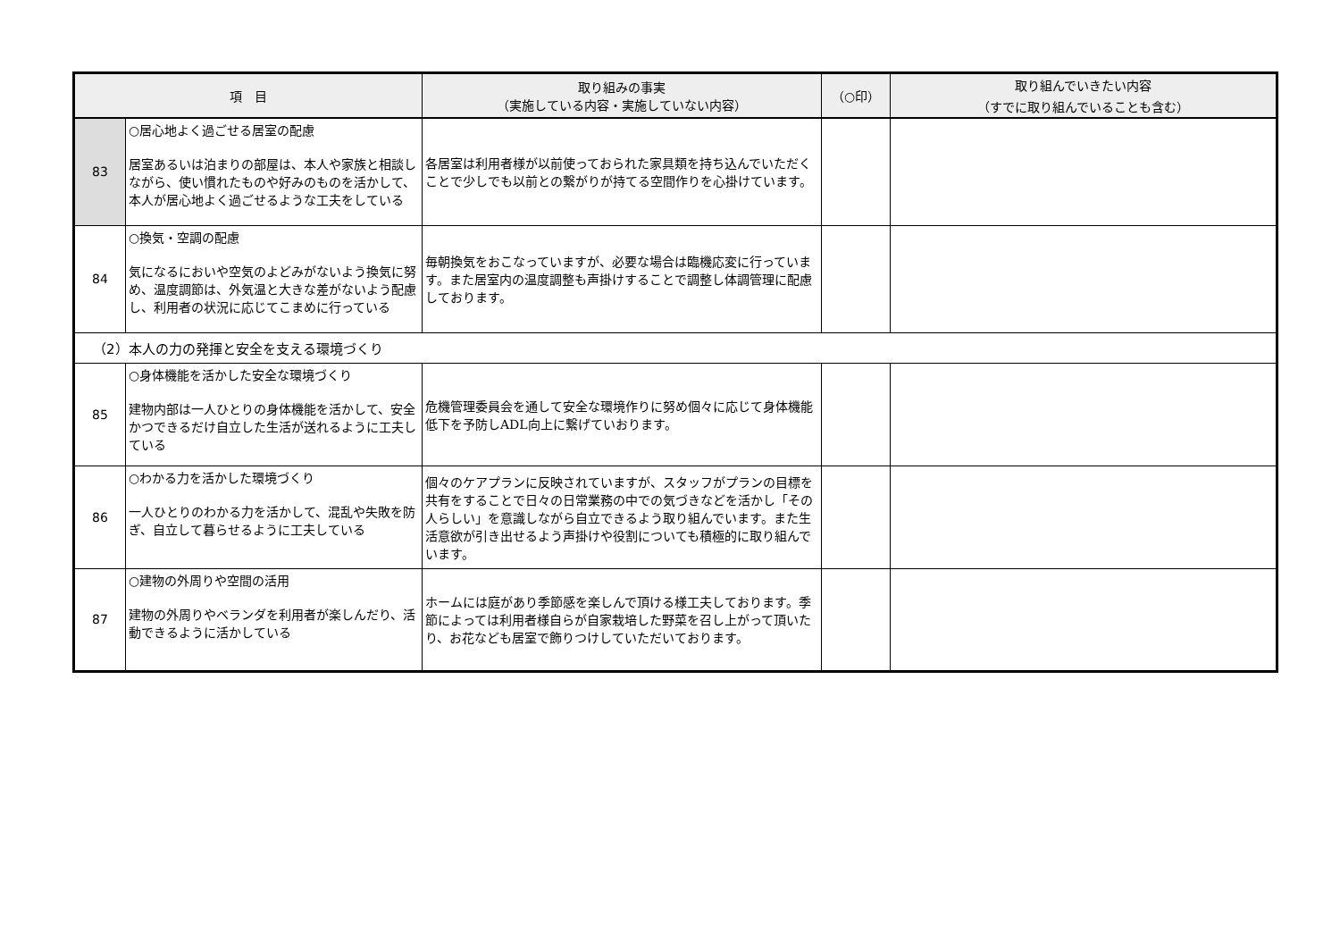| 項 目 | | 取り組みの事実 （実施している内容・実施していない内容） | （○印） | 取り組んでいきたい内容 （すでに取り組んでいることも含む） |
| --- | --- | --- | --- | --- |
| 83 | ○居心地よく過ごせる居室の配慮 居室あるいは泊まりの部屋は、本人や家族と相談しながら、使い慣れたものや好みのものを活かして、本人が居心地よく過ごせるような工夫をしている | 各居室は利用者様が以前使っておられた家具類を持ち込んでいただくことで少しでも以前との繋がりが持てる空間作りを心掛けています。 | | |
| 84 | ○換気・空調の配慮 気になるにおいや空気のよどみがないよう換気に努め、温度調節は、外気温と大きな差がないよう配慮し、利用者の状況に応じてこまめに行っている | 毎朝換気をおこなっていますが、必要な場合は臨機応変に行っています。また居室内の温度調整も声掛けすることで調整し体調管理に配慮しております。 | | |
| （2）本人の力の発揮と安全を支える環境づくり | | | | |
| 85 | ○身体機能を活かした安全な環境づくり 建物内部は一人ひとりの身体機能を活かして、安全かつできるだけ自立した生活が送れるように工夫している | 危機管理委員会を通して安全な環境作りに努め個々に応じて身体機能低下を予防しADL向上に繋げていおります。 | | |
| 86 | ○わかる力を活かした環境づくり 一人ひとりのわかる力を活かして、混乱や失敗を防ぎ、自立して暮らせるように工夫している | 個々のケアプランに反映されていますが、スタッフがプランの目標を共有をすることで日々の日常業務の中での気づきなどを活かし「その人らしい」を意識しながら自立できるよう取り組んでいます。また生活意欲が引き出せるよう声掛けや役割についても積極的に取り組んでいます。 | | |
| 87 | ○建物の外周りや空間の活用 建物の外周りやベランダを利用者が楽しんだり、活動できるように活かしている | ホームには庭があり季節感を楽しんで頂ける様工夫しております。季節によっては利用者様自らが自家栽培した野菜を召し上がって頂いたり、お花なども居室で飾りつけしていただいております。 | | |